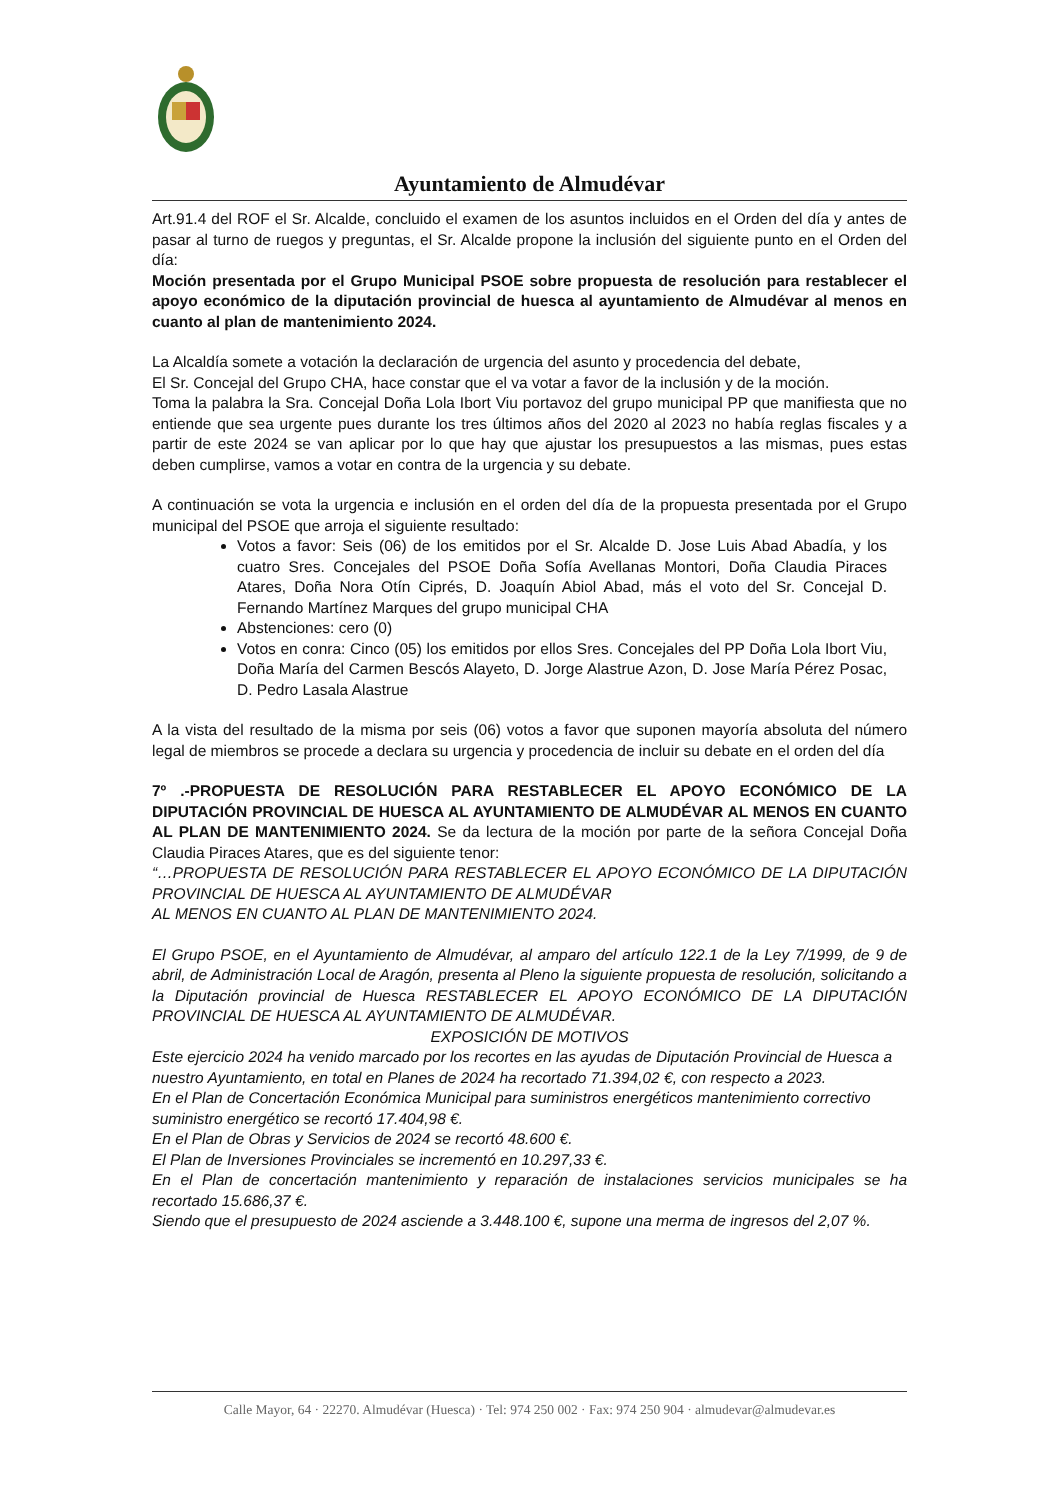Ayuntamiento de Almudévar
Art.91.4 del ROF el Sr. Alcalde, concluido el examen de los asuntos incluidos en el Orden del día y antes de pasar al turno de ruegos y preguntas, el Sr. Alcalde propone la inclusión del siguiente punto en el Orden del día:
Moción presentada por el Grupo Municipal PSOE sobre propuesta de resolución para restablecer el apoyo económico de la diputación provincial de huesca al ayuntamiento de Almudévar al menos en cuanto al plan de mantenimiento 2024.
La Alcaldía somete a votación la declaración de urgencia del asunto y procedencia del debate,
El Sr. Concejal del Grupo CHA, hace constar que el va votar a favor de la inclusión y de la moción.
Toma la palabra la Sra. Concejal Doña Lola Ibort Viu portavoz del grupo municipal PP que manifiesta que no entiende que sea urgente pues durante los tres últimos años del 2020 al 2023 no había reglas fiscales y a partir de este 2024 se van aplicar por lo que hay que ajustar los presupuestos a las mismas, pues estas deben cumplirse, vamos a votar en contra de la urgencia y su debate.
A continuación se vota la urgencia e inclusión en el orden del día de la propuesta presentada por el Grupo municipal del PSOE que arroja el siguiente resultado:
Votos a favor: Seis (06) de los emitidos por el Sr. Alcalde D. Jose Luis Abad Abadía, y los cuatro Sres. Concejales del PSOE Doña Sofía Avellanas Montori, Doña Claudia Piraces Atares, Doña Nora Otín Ciprés, D. Joaquín Abiol Abad, más el voto del Sr. Concejal D. Fernando Martínez Marques del grupo municipal CHA
Abstenciones: cero (0)
Votos en conra: Cinco (05) los emitidos por ellos Sres. Concejales del PP Doña Lola Ibort Viu, Doña María del Carmen Bescós Alayeto, D. Jorge Alastrue Azon, D. Jose María Pérez Posac, D. Pedro Lasala Alastrue
A la vista del resultado de la misma por seis (06) votos a favor que suponen mayoría absoluta del número legal de miembros se procede a declara su urgencia y procedencia de incluir su debate en el orden del día
7º .-PROPUESTA DE RESOLUCIÓN PARA RESTABLECER EL APOYO ECONÓMICO DE LA DIPUTACIÓN PROVINCIAL DE HUESCA AL AYUNTAMIENTO DE ALMUDÉVAR AL MENOS EN CUANTO AL PLAN DE MANTENIMIENTO 2024. Se da lectura de la moción por parte de la señora Concejal Doña Claudia Piraces Atares, que es del siguiente tenor:
“…PROPUESTA DE RESOLUCIÓN PARA RESTABLECER EL APOYO ECONÓMICO DE LA DIPUTACIÓN PROVINCIAL DE HUESCA AL AYUNTAMIENTO DE ALMUDÉVAR
AL MENOS EN CUANTO AL PLAN DE MANTENIMIENTO 2024.
El Grupo PSOE, en el Ayuntamiento de Almudévar, al amparo del artículo 122.1 de la Ley 7/1999, de 9 de abril, de Administración Local de Aragón, presenta al Pleno la siguiente propuesta de resolución, solicitando a la Diputación provincial de Huesca RESTABLECER EL APOYO ECONÓMICO DE LA DIPUTACIÓN PROVINCIAL DE HUESCA AL AYUNTAMIENTO DE ALMUDÉVAR.
EXPOSICIÓN DE MOTIVOS
Este ejercicio 2024 ha venido marcado por los recortes en las ayudas de Diputación Provincial de Huesca a nuestro Ayuntamiento, en total en Planes de 2024 ha recortado 71.394,02 €, con respecto a 2023.
En el Plan de Concertación Económica Municipal para suministros energéticos mantenimiento correctivo suministro energético se recortó 17.404,98 €.
En el Plan de Obras y Servicios de 2024 se recortó 48.600 €.
El Plan de Inversiones Provinciales se incrementó en 10.297,33 €.
En el Plan de concertación mantenimiento y reparación de instalaciones servicios municipales se ha recortado 15.686,37 €.
Siendo que el presupuesto de 2024 asciende a 3.448.100 €, supone una merma de ingresos del 2,07 %.
Calle Mayor, 64 · 22270. Almudévar (Huesca) · Tel: 974 250 002 · Fax: 974 250 904 · almudevar@almudevar.es